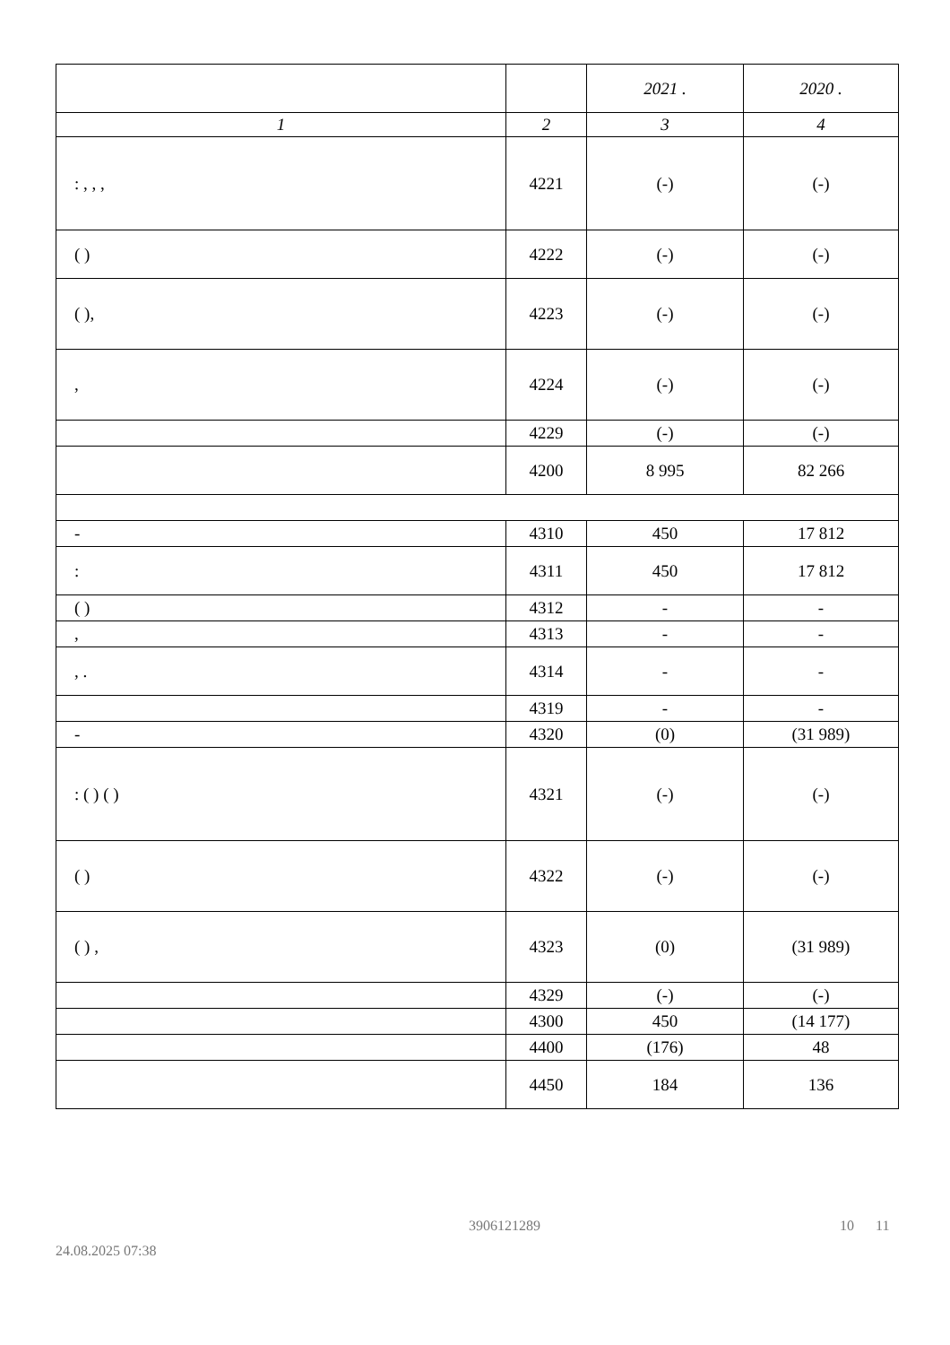| | | 2021 . | 2020 . |
| 1 | 2 | 3 | 4 |
| : , , , | 4221 | (-) | (-) |
| ( ) | 4222 | (-) | (-) |
| ( ), | 4223 | (-) | (-) |
| , | 4224 | (-) | (-) |
| | 4229 | (-) | (-) |
| | 4200 | 8 995 | 82 266 |
| - | 4310 | 450 | 17 812 |
| : | 4311 | 450 | 17 812 |
| ( ) | 4312 | - | - |
| , | 4313 | - | - |
| , . | 4314 | - | - |
| | 4319 | - | - |
| - | 4320 | (0) | (31 989) |
| : ( ) ( ) | 4321 | (-) | (-) |
| ( ) | 4322 | (-) | (-) |
| ( ) , | 4323 | (0) | (31 989) |
| | 4329 | (-) | (-) |
| | 4300 | 450 | (14 177) |
| | 4400 | (176) | 48 |
| | 4450 | 184 | 136 |
3906121289 10 11
24.08.2025 07:38